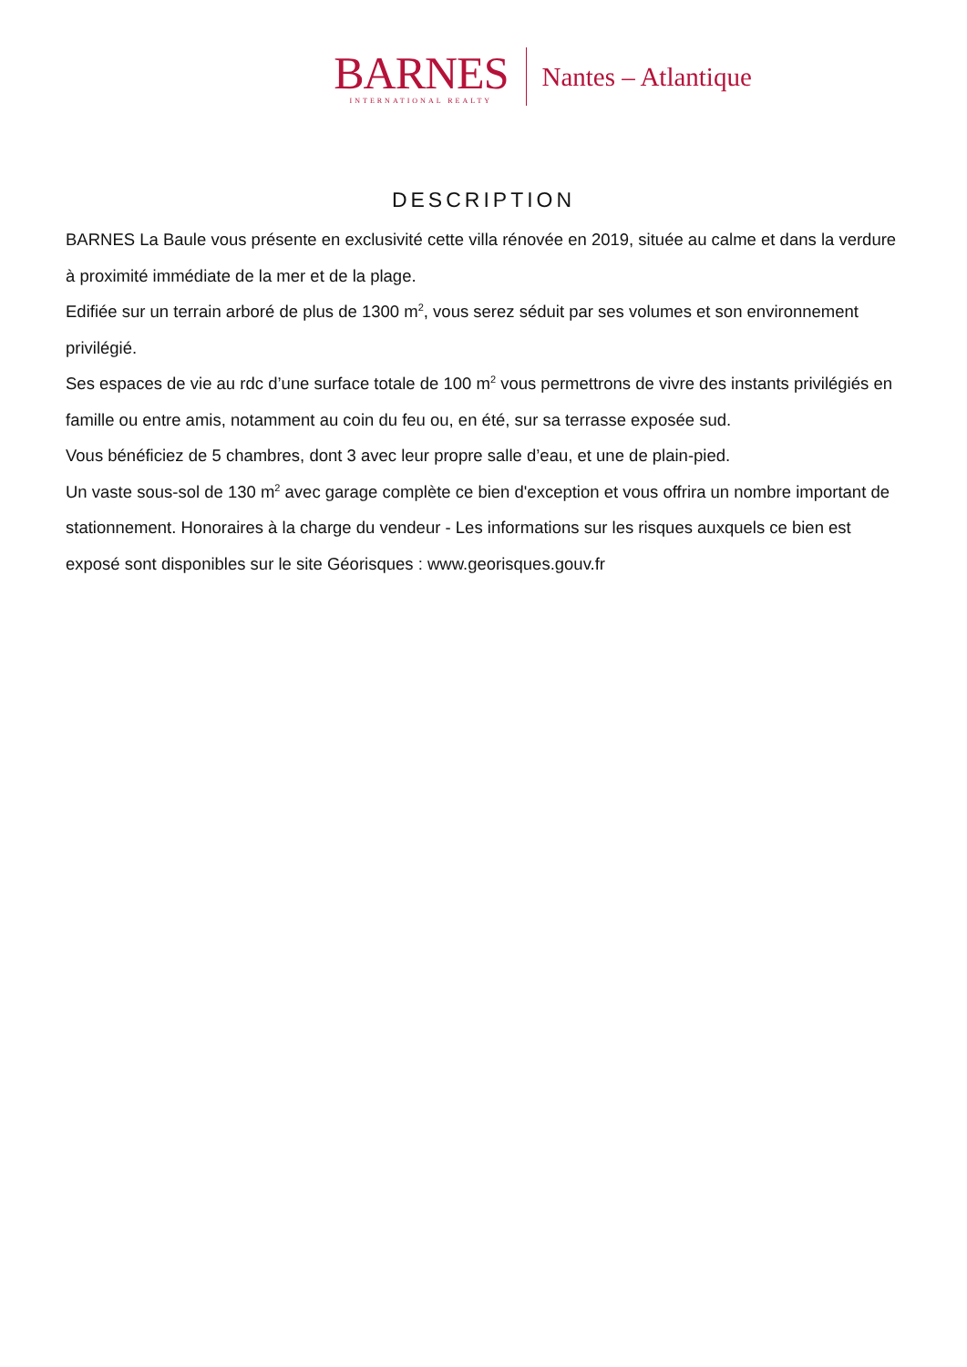BARNES
INTERNATIONAL REALTY
Nantes – Atlantique
DESCRIPTION
BARNES La Baule vous présente en exclusivité cette villa rénovée en 2019, située au calme et dans la verdure à proximité immédiate de la mer et de la plage.
Edifiée sur un terrain arboré de plus de 1300 m<sup>2</sup>, vous serez séduit par ses volumes et son environnement privilégié.
Ses espaces de vie au rdc d’une surface totale de 100 m<sup>2</sup> vous permettrons de vivre des instants privilégiés en famille ou entre amis, notamment au coin du feu ou, en été, sur sa terrasse exposée sud.
Vous bénéficiez de 5 chambres, dont 3 avec leur propre salle d’eau, et une de plain-pied.
Un vaste sous-sol de 130 m<sup>2</sup> avec garage complète ce bien d'exception et vous offrira un nombre important de stationnement. Honoraires à la charge du vendeur - Les informations sur les risques auxquels ce bien est exposé sont disponibles sur le site Géorisques : www.georisques.gouv.fr